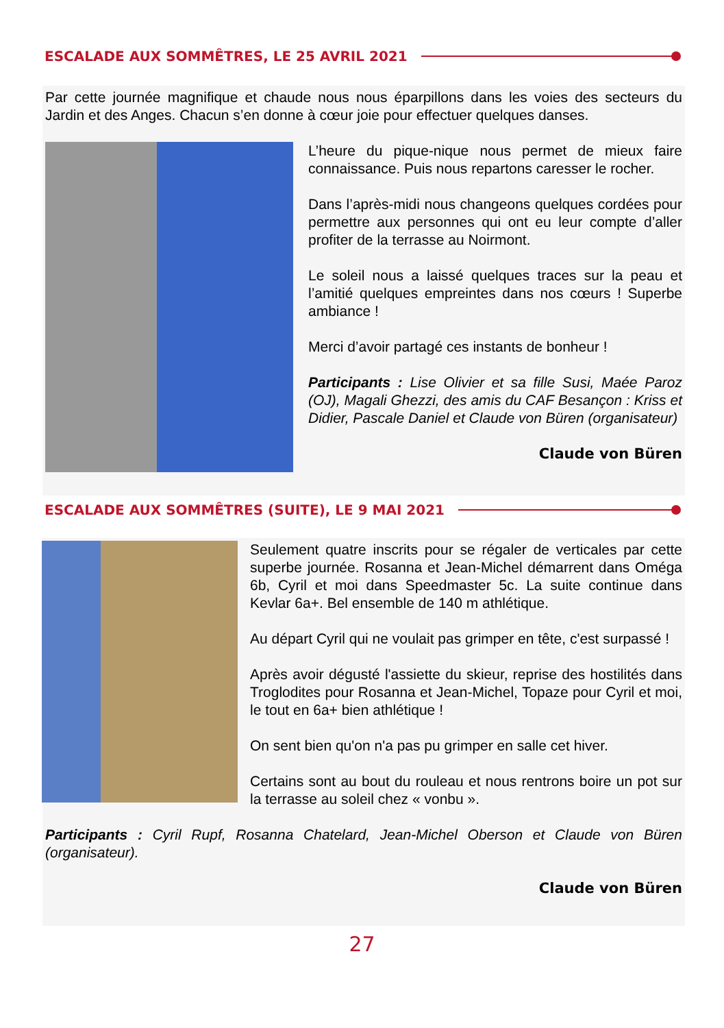ESCALADE AUX SOMMÊTRES, LE 25 AVRIL 2021
Par cette journée magnifique et chaude nous nous éparpillons dans les voies des secteurs du Jardin et des Anges. Chacun s’en donne à cœur joie pour effectuer quelques danses.
L’heure du pique-nique nous permet de mieux faire connaissance. Puis nous repartons caresser le rocher.
Dans l’après-midi nous changeons quelques cordées pour permettre aux personnes qui ont eu leur compte d’aller profiter de la terrasse au Noirmont.
Le soleil nous a laissé quelques traces sur la peau et l’amitié quelques empreintes dans nos cœurs ! Superbe ambiance !
Merci d’avoir partagé ces instants de bonheur !
Participants : Lise Olivier et sa fille Susi, Maée Paroz (OJ), Magali Ghezzi, des amis du CAF Besançon : Kriss et Didier, Pascale Daniel et Claude von Büren (organisateur)
Claude von Büren
ESCALADE AUX SOMMÊTRES (SUITE), LE 9 MAI 2021
Seulement quatre inscrits pour se régaler de verticales par cette superbe journée. Rosanna et Jean-Michel démarrent dans Oméga 6b, Cyril et moi dans Speedmaster 5c. La suite continue dans Kevlar 6a+. Bel ensemble de 140 m athlétique.
Au départ Cyril qui ne voulait pas grimper en tête, c'est surpassé !
Après avoir dégusté l'assiette du skieur, reprise des hostilités dans Troglodites pour Rosanna et Jean-Michel, Topaze pour Cyril et moi, le tout en 6a+ bien athlétique !
On sent bien qu'on n'a pas pu grimper en salle cet hiver.
Certains sont au bout du rouleau et nous rentrons boire un pot sur la terrasse au soleil chez « vonbu ».
Participants : Cyril Rupf, Rosanna Chatelard, Jean-Michel Oberson et Claude von Büren (organisateur).
Claude von Büren
27